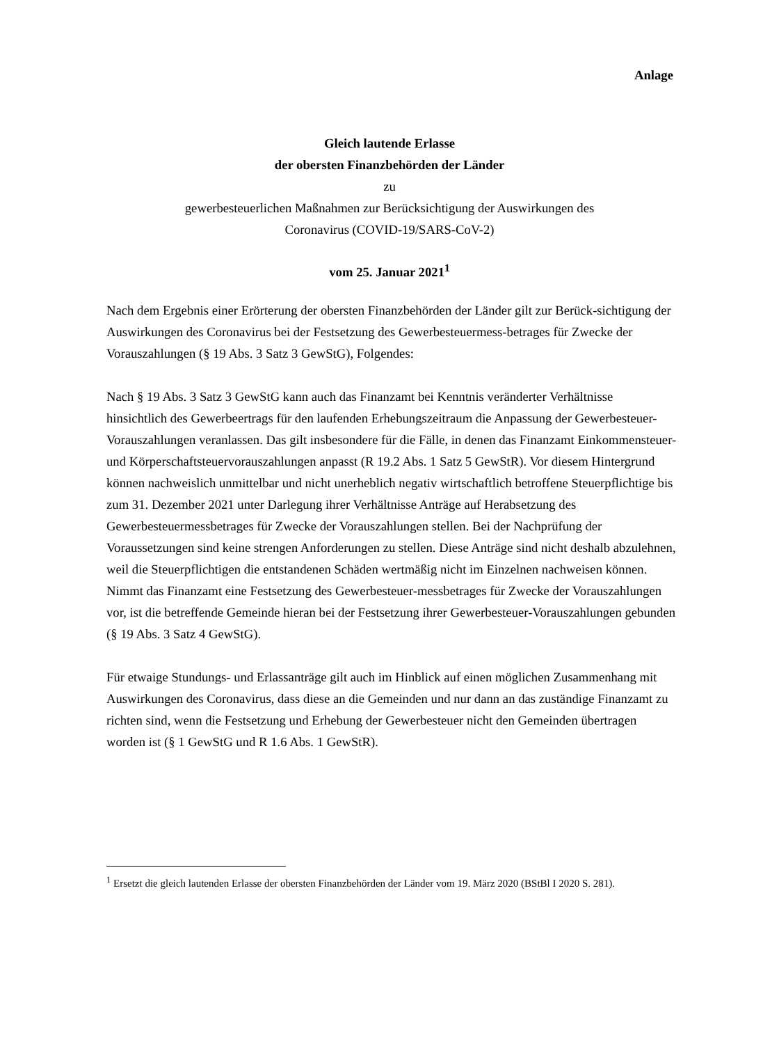Anlage
Gleich lautende Erlasse
der obersten Finanzbehörden der Länder
zu
gewerbesteuerlichen Maßnahmen zur Berücksichtigung der Auswirkungen des
Coronavirus (COVID-19/SARS-CoV-2)
vom 25. Januar 2021<sup>1</sup>
Nach dem Ergebnis einer Erörterung der obersten Finanzbehörden der Länder gilt zur Berück-sichtigung der Auswirkungen des Coronavirus bei der Festsetzung des Gewerbesteuermess-betrages für Zwecke der Vorauszahlungen (§ 19 Abs. 3 Satz 3 GewStG), Folgendes:
Nach § 19 Abs. 3 Satz 3 GewStG kann auch das Finanzamt bei Kenntnis veränderter Verhältnisse hinsichtlich des Gewerbeertrags für den laufenden Erhebungszeitraum die Anpassung der Gewerbesteuer-Vorauszahlungen veranlassen. Das gilt insbesondere für die Fälle, in denen das Finanzamt Einkommensteuer- und Körperschaftsteuervorauszahlungen anpasst (R 19.2 Abs. 1 Satz 5 GewStR). Vor diesem Hintergrund können nachweislich unmittelbar und nicht unerheblich negativ wirtschaftlich betroffene Steuerpflichtige bis zum 31. Dezember 2021 unter Darlegung ihrer Verhältnisse Anträge auf Herabsetzung des Gewerbesteuermessbetrages für Zwecke der Vorauszahlungen stellen. Bei der Nachprüfung der Voraussetzungen sind keine strengen Anforderungen zu stellen. Diese Anträge sind nicht deshalb abzulehnen, weil die Steuerpflichtigen die entstandenen Schäden wertmäßig nicht im Einzelnen nachweisen können. Nimmt das Finanzamt eine Festsetzung des Gewerbesteuer-messbetrages für Zwecke der Vorauszahlungen vor, ist die betreffende Gemeinde hieran bei der Festsetzung ihrer Gewerbesteuer-Vorauszahlungen gebunden (§ 19 Abs. 3 Satz 4 GewStG).
Für etwaige Stundungs- und Erlassanträge gilt auch im Hinblick auf einen möglichen Zusammenhang mit Auswirkungen des Coronavirus, dass diese an die Gemeinden und nur dann an das zuständige Finanzamt zu richten sind, wenn die Festsetzung und Erhebung der Gewerbesteuer nicht den Gemeinden übertragen worden ist (§ 1 GewStG und R 1.6 Abs. 1 GewStR).
<sup>1</sup> Ersetzt die gleich lautenden Erlasse der obersten Finanzbehörden der Länder vom 19. März 2020 (BStBl I 2020 S. 281).